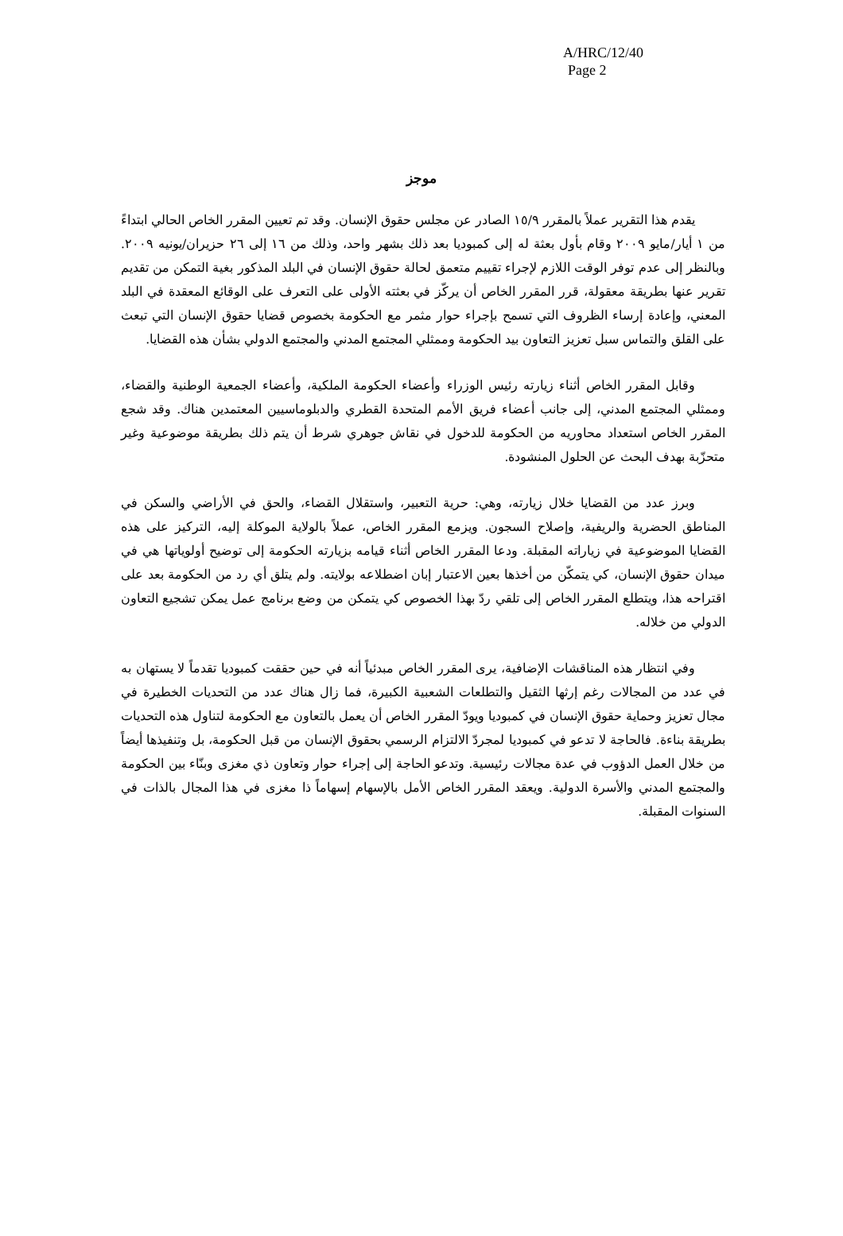A/HRC/12/40
Page 2
موجز
يقدم هذا التقرير عملاً بالمقرر ١٥/٩ الصادر عن مجلس حقوق الإنسان. وقد تم تعيين المقرر الخاص الحالي ابتداءً من ١ أيار/مايو ٢٠٠٩ وقام بأول بعثة له إلى كمبوديا بعد ذلك بشهر واحد، وذلك من ١٦ إلى ٢٦ حزيران/يونيه ٢٠٠٩. وبالنظر إلى عدم توفر الوقت اللازم لإجراء تقييم متعمق لحالة حقوق الإنسان في البلد المذكور بغية التمكن من تقديم تقرير عنها بطريقة معقولة، قرر المقرر الخاص أن يركّز في بعثته الأولى على التعرف على الوقائع المعقدة في البلد المعني، وإعادة إرساء الظروف التي تسمح بإجراء حوار مثمر مع الحكومة بخصوص قضايا حقوق الإنسان التي تبعث على القلق والتماس سبل تعزيز التعاون بيد الحكومة وممثلي المجتمع المدني والمجتمع الدولي بشأن هذه القضايا.
وقابل المقرر الخاص أثناء زيارته رئيس الوزراء وأعضاء الحكومة الملكية، وأعضاء الجمعية الوطنية والقضاء، وممثلي المجتمع المدني، إلى جانب أعضاء فريق الأمم المتحدة القطري والدبلوماسيين المعتمدين هناك. وقد شجع المقرر الخاص استعداد محاوريه من الحكومة للدخول في نقاش جوهري شرط أن يتم ذلك بطريقة موضوعية وغير متحزّبة بهدف البحث عن الحلول المنشودة.
وبرز عدد من القضايا خلال زيارته، وهي: حرية التعبير، واستقلال القضاء، والحق في الأراضي والسكن في المناطق الحضرية والريفية، وإصلاح السجون. ويزمع المقرر الخاص، عملاً بالولاية الموكلة إليه، التركيز على هذه القضايا الموضوعية في زياراته المقبلة. ودعا المقرر الخاص أثناء قيامه بزيارته الحكومة إلى توضيح أولوياتها هي في ميدان حقوق الإنسان، كي يتمكّن من أخذها بعين الاعتبار إبان اضطلاعه بولايته. ولم يتلق أي رد من الحكومة بعد على اقتراحه هذا، ويتطلع المقرر الخاص إلى تلقي ردّ بهذا الخصوص كي يتمكن من وضع برنامج عمل يمكن تشجيع التعاون الدولي من خلاله.
وفي انتظار هذه المناقشات الإضافية، يرى المقرر الخاص مبدئياً أنه في حين حققت كمبوديا تقدماً لا يستهان به في عدد من المجالات رغم إرثها الثقيل والتطلعات الشعبية الكبيرة، فما زال هناك عدد من التحديات الخطيرة في مجال تعزيز وحماية حقوق الإنسان في كمبوديا ويودّ المقرر الخاص أن يعمل بالتعاون مع الحكومة لتناول هذه التحديات بطريقة بناءة. فالحاجة لا تدعو في كمبوديا لمجردّ الالتزام الرسمي بحقوق الإنسان من قبل الحكومة، بل وتنفيذها أيضاً من خلال العمل الدؤوب في عدة مجالات رئيسية. وتدعو الحاجة إلى إجراء حوار وتعاون ذي مغزى وبنّاء بين الحكومة والمجتمع المدني والأسرة الدولية. ويعقد المقرر الخاص الأمل بالإسهام إسهاماً ذا مغزى في هذا المجال بالذات في السنوات المقبلة.